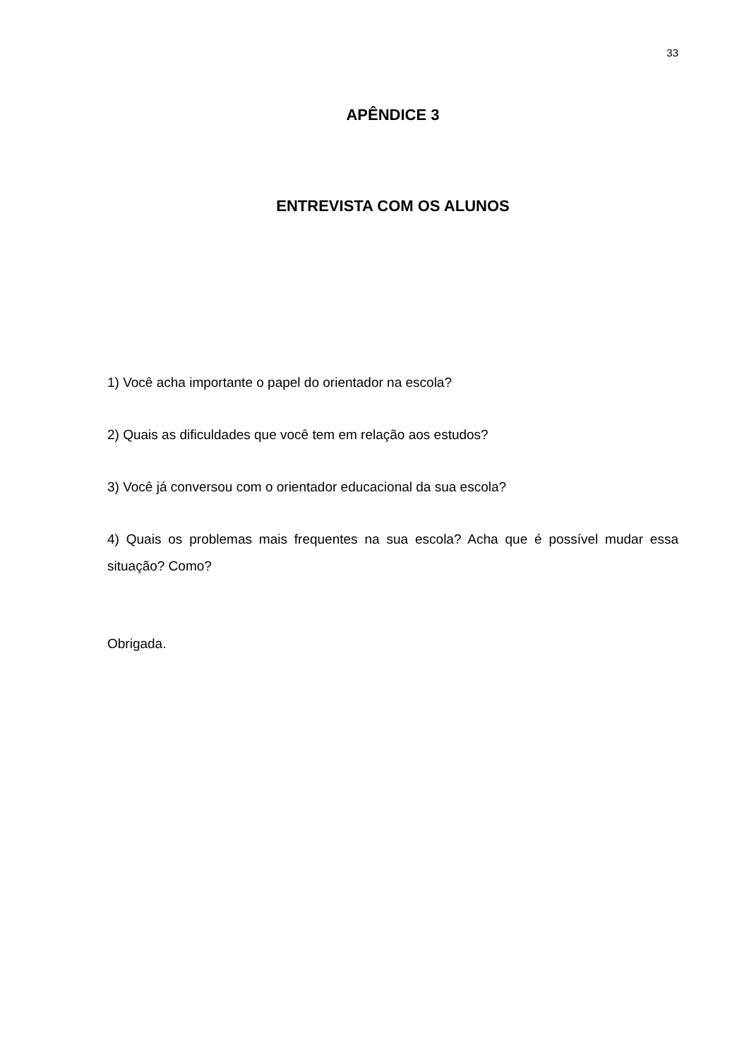33
APÊNDICE 3
ENTREVISTA COM OS ALUNOS
1) Você acha importante o papel do orientador na escola?
2) Quais as dificuldades que você tem em relação aos estudos?
3) Você já conversou com o orientador educacional da sua escola?
4) Quais os problemas mais frequentes na sua escola? Acha que é possível mudar essa situação? Como?
Obrigada.